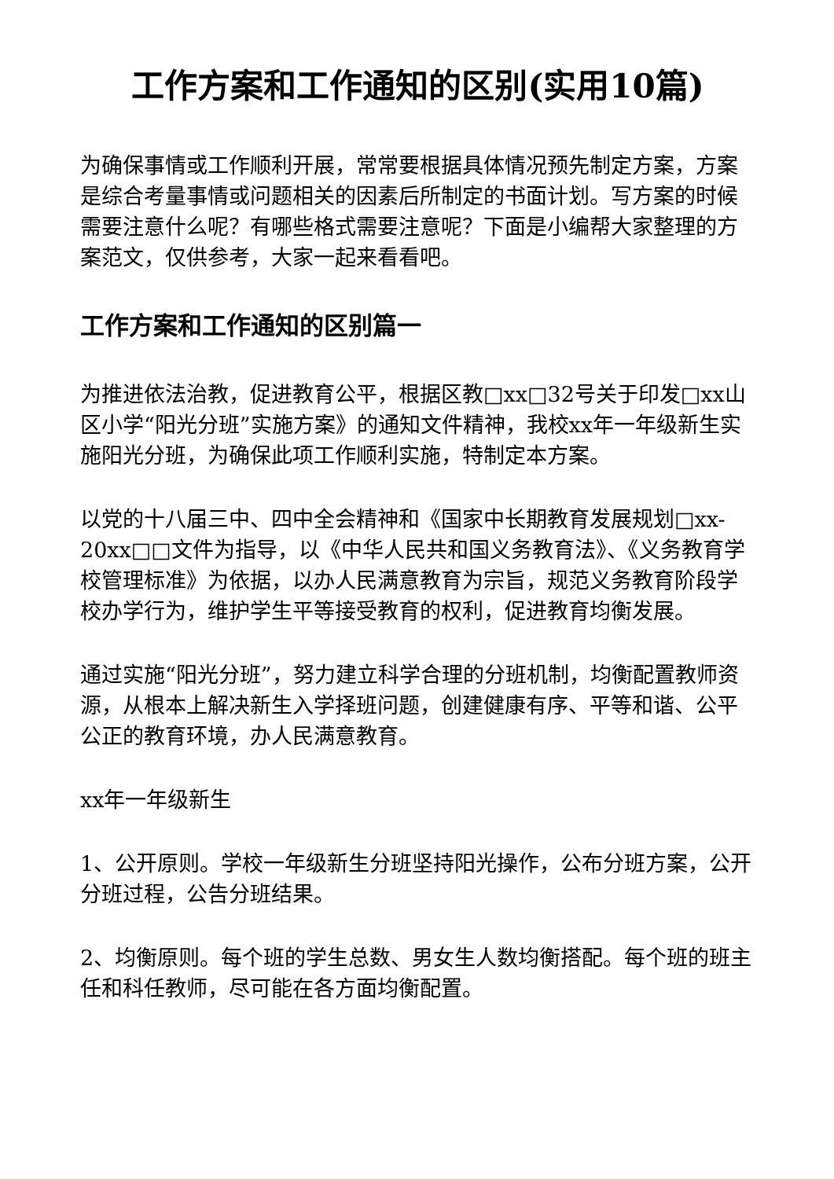工作方案和工作通知的区别(实用10篇)
为确保事情或工作顺利开展，常常要根据具体情况预先制定方案，方案是综合考量事情或问题相关的因素后所制定的书面计划。写方案的时候需要注意什么呢？有哪些格式需要注意呢？下面是小编帮大家整理的方案范文，仅供参考，大家一起来看看吧。
工作方案和工作通知的区别篇一
为推进依法治教，促进教育公平，根据区教□xx□32号关于印发□xx山区小学“阳光分班”实施方案》的通知文件精神，我校xx年一年级新生实施阳光分班，为确保此项工作顺利实施，特制定本方案。
以党的十八届三中、四中全会精神和《国家中长期教育发展规划□xx-20xx□□文件为指导，以《中华人民共和国义务教育法》、《义务教育学校管理标准》为依据，以办人民满意教育为宗旨，规范义务教育阶段学校办学行为，维护学生平等接受教育的权利，促进教育均衡发展。
通过实施“阳光分班”，努力建立科学合理的分班机制，均衡配置教师资源，从根本上解决新生入学择班问题，创建健康有序、平等和谐、公平公正的教育环境，办人民满意教育。
xx年一年级新生
1、公开原则。学校一年级新生分班坚持阳光操作，公布分班方案，公开分班过程，公告分班结果。
2、均衡原则。每个班的学生总数、男女生人数均衡搭配。每个班的班主任和科任教师，尽可能在各方面均衡配置。